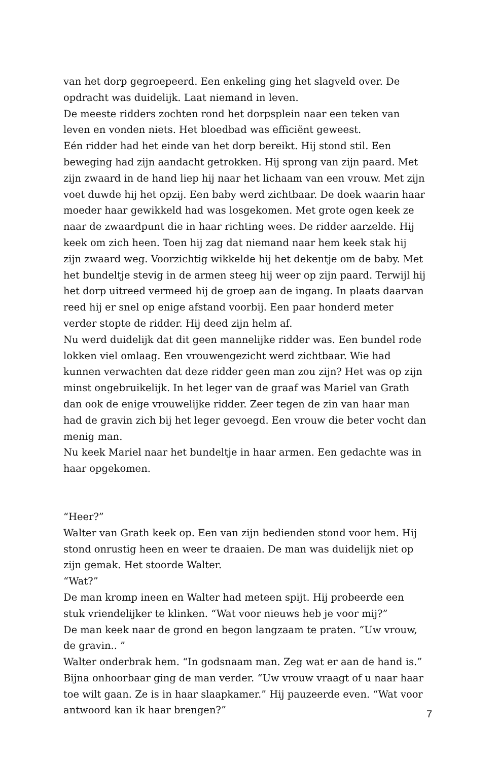van het dorp gegroepeerd. Een enkeling ging het slagveld over. De opdracht was duidelijk. Laat niemand in leven.
De meeste ridders zochten rond het dorpsplein naar een teken van leven en vonden niets. Het bloedbad was efficiënt geweest.
Eén ridder had het einde van het dorp bereikt. Hij stond stil. Een beweging had zijn aandacht getrokken. Hij sprong van zijn paard. Met zijn zwaard in de hand liep hij naar het lichaam van een vrouw. Met zijn voet duwde hij het opzij. Een baby werd zichtbaar. De doek waarin haar moeder haar gewikkeld had was losgekomen. Met grote ogen keek ze naar de zwaardpunt die in haar richting wees. De ridder aarzelde. Hij keek om zich heen. Toen hij zag dat niemand naar hem keek stak hij zijn zwaard weg. Voorzichtig wikkelde hij het dekentje om de baby. Met het bundeltje stevig in de armen steeg hij weer op zijn paard. Terwijl hij het dorp uitreed vermeed hij de groep aan de ingang. In plaats daarvan reed hij er snel op enige afstand voorbij. Een paar honderd meter verder stopte de ridder. Hij deed zijn helm af.
Nu werd duidelijk dat dit geen mannelijke ridder was. Een bundel rode lokken viel omlaag. Een vrouwengezicht werd zichtbaar. Wie had kunnen verwachten dat deze ridder geen man zou zijn? Het was op zijn minst ongebruikelijk. In het leger van de graaf was Mariel van Grath dan ook de enige vrouwelijke ridder. Zeer tegen de zin van haar man had de gravin zich bij het leger gevoegd. Een vrouw die beter vocht dan menig man.
Nu keek Mariel naar het bundeltje in haar armen. Een gedachte was in haar opgekomen.
“Heer?”
Walter van Grath keek op. Een van zijn bedienden stond voor hem. Hij stond onrustig heen en weer te draaien. De man was duidelijk niet op zijn gemak. Het stoorde Walter.
“Wat?”
De man kromp ineen en Walter had meteen spijt. Hij probeerde een stuk vriendelijker te klinken. “Wat voor nieuws heb je voor mij?”
De man keek naar de grond en begon langzaam te praten. “Uw vrouw, de gravin.. ”
Walter onderbrak hem. “In godsnaam man. Zeg wat er aan de hand is.”
Bijna onhoorbaar ging de man verder. “Uw vrouw vraagt of u naar haar toe wilt gaan. Ze is in haar slaapkamer.” Hij pauzeerde even. “Wat voor antwoord kan ik haar brengen?”
7